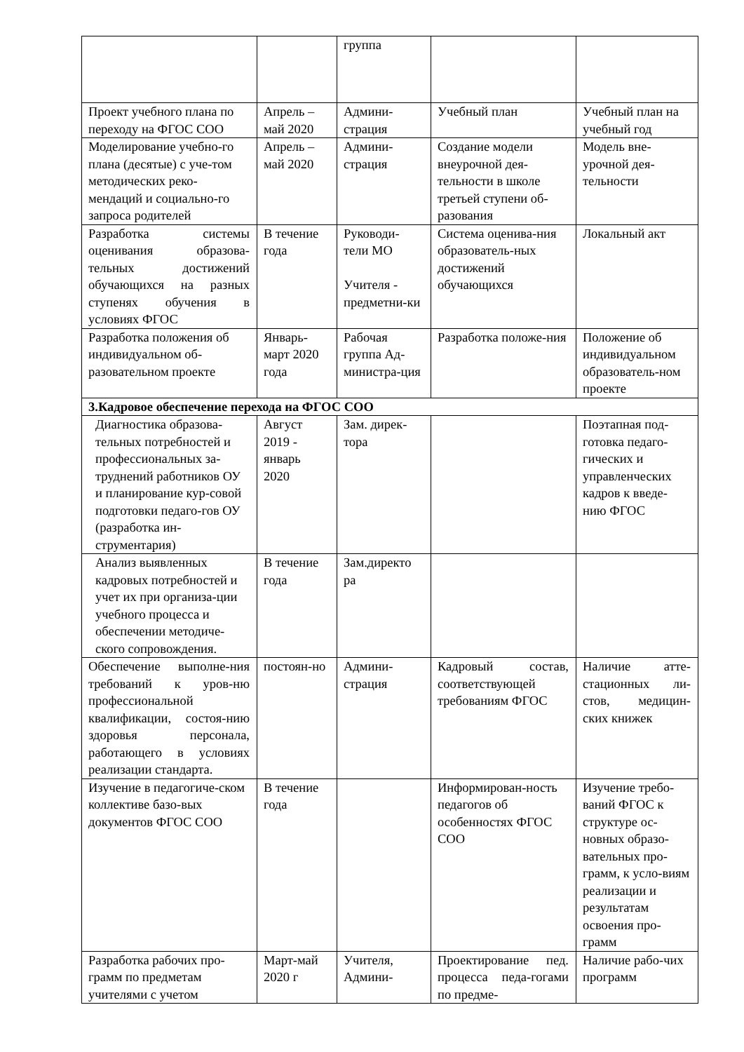| | | группа | | |
| Проект учебного плана по переходу на ФГОС СОО | Апрель – май 2020 | Админи-страция | Учебный план | Учебный план на учебный год |
| Моделирование учебно-го плана (десятые) с уче-том методических реко-мендаций и социально-го запроса родителей | Апрель – май 2020 | Админи-страция | Создание модели внеурочной дея-тельности в школе третьей ступени об-разования | Модель вне-урочной дея-тельности |
| Разработка системы оценивания образова-тельных достижений обучающихся на разных ступенях обучения в условиях ФГОС | В течение года | Руководи-тели МО Учителя - предметни-ки | Система оценива-ния образователь-ных достижений обучающихся | Локальный акт |
| Разработка положения об индивидуальном об-разовательном проекте | Январь-март 2020 года | Рабочая группа Ад-министра-ция | Разработка положе-ния | Положение об индивидуальном образователь-ном проекте |
| 3.Кадровое обеспечение перехода на ФГОС СОО | | | | |
| Диагностика образова-тельных потребностей и профессиональных за-труднений работников ОУ и планирование кур-совой подготовки педаго-гов ОУ (разработка ин-струментария) | Август 2019 - январь 2020 | Зам. дирек-тора | | Поэтапная под-готовка педаго-гических и управленческих кадров к введе-нию ФГОС |
| Анализ выявленных кадровых потребностей и учет их при организа-ции учебного процесса и обеспечении методиче-ского сопровождения. | В течение года | Зам.директо ра | | |
| Обеспечение выполне-ния требований к уров-ню профессиональной квалификации, состоя-нию здоровья персонала, работающего в условиях реализации стандарта. | постоян-но | Админи-страция | Кадровый состав, соответствующей требованиям ФГОС | Наличие атте-стационных ли-стов, медицин-ских книжек |
| Изучение в педагогиче-ском коллективе базо-вых документов ФГОС СОО | В течение года | | Информирован-ность педагогов об особенностях ФГОС СОО | Изучение требо-ваний ФГОС к структуре ос-новных образо-вательных про-грамм, к усло-виям реализации и результатам освоения про-грамм |
| Разработка рабочих про-грамм по предметам учителями с учетом | Март-май 2020 г | Учителя, Админи- | Проектирование пед. процесса педа-гогами по предме- | Наличие рабо-чих программ |